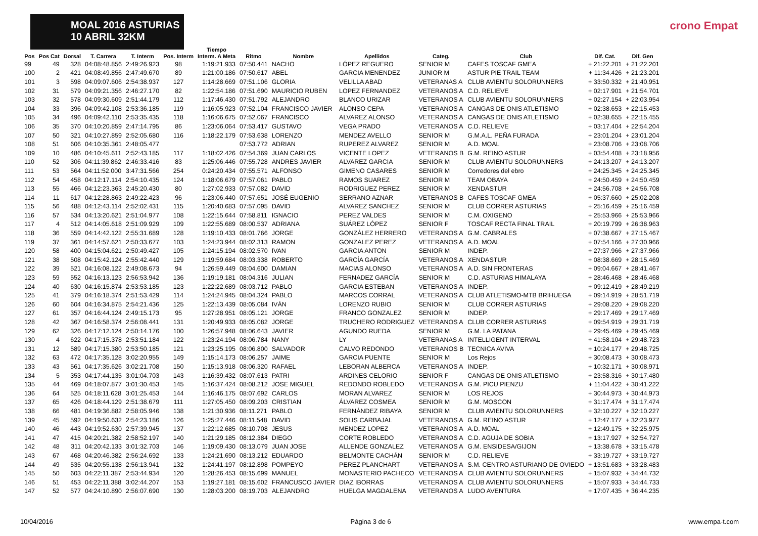MOAL 2016 ASTURIAS 10 ABRIL 32KM
crono Empat
| Pos | Pos Cat | Dorsal | T. Carrera | T. Interm | Pos. Interm | Tiempo Interm. A Meta | Ritmo | Nombre | Apellidos | Categ. | Club | Dif. Cat. | Dif. Gen |
| --- | --- | --- | --- | --- | --- | --- | --- | --- | --- | --- | --- | --- | --- |
| 99 | 49 | 328 | 04:08:48.856 | 2:49:26.923 | 98 | 1:19:21.933 | 07:50.441 | NACHO | LÓPEZ REGUERO | SENIOR M | CAFES TOSCAF GMEA | + 21:22.201 | + 21:22.201 |
| 100 | 2 | 421 | 04:08:49.856 | 2:47:49.670 | 89 | 1:21:00.186 | 07:50.617 | ABEL | GARCIA MENENDEZ | JUNIOR M | ASTUR PIE TRAIL TEAM | + 11:34.426 | + 21:23.201 |
| 101 | 3 | 598 | 04:09:07.606 | 2:54:38.937 | 127 | 1:14:28.669 | 07:51.106 | GLORIA | VELILLA ABAD | VETERANAS A | CLUB AVIENTU SOLORUNNERS | + 33:50.332 | + 21:40.951 |
| 102 | 31 | 579 | 04:09:21.356 | 2:46:27.170 | 82 | 1:22:54.186 | 07:51.690 | MAURICIO RUBEN | LOPEZ FERNANDEZ | VETERANOS A | C.D. RELIEVE | + 02:17.901 | + 21:54.701 |
| 103 | 32 | 578 | 04:09:30.609 | 2:51:44.179 | 112 | 1:17:46.430 | 07:51.792 | ALEJANDRO | BLANCO URIZAR | VETERANOS A | CLUB AVIENTU SOLORUNNERS | + 02:27.154 | + 22:03.954 |
| 104 | 33 | 396 | 04:09:42.108 | 2:53:36.185 | 119 | 1:16:05.923 | 07:52.104 | FRANCISCO JAVIER | ALONSO CEPA | VETERANOS A | CANGAS DE ONIS ATLETISMO | + 02:38.653 | + 22:15.453 |
| 105 | 34 | 496 | 04:09:42.110 | 2:53:35.435 | 118 | 1:16:06.675 | 07:52.067 | FRANCISCO | ALVAREZ ALONSO | VETERANOS A | CANGAS DE ONIS ATLETISMO | + 02:38.655 | + 22:15.455 |
| 106 | 35 | 370 | 04:10:20.859 | 2:47:14.795 | 86 | 1:23:06.064 | 07:53.417 | GUSTAVO | VEGA PRADO | VETERANOS A | C.D. RELIEVE | + 03:17.404 | + 22:54.204 |
| 107 | 50 | 321 | 04:10:27.859 | 2:52:05.680 | 116 | 1:18:22.179 | 07:53.638 | LORENZO | MENDEZ AVELLO | SENIOR M | G.M.A.L. PEÑA FURADA | + 23:01.204 | + 23:01.204 |
| 108 | 51 | 606 | 04:10:35.361 | 2:48:05.477 | | | 07:53.772 | ADRIAN | RUPEREZ ALVAREZ | SENIOR M | A.D. MOAL | + 23:08.706 | + 23:08.706 |
| 109 | 10 | 486 | 04:10:45.611 | 2:52:43.185 | 117 | 1:18:02.426 | 07:54.369 | JUAN CARLOS | VICENTE LOPEZ | VETERANOS B | G.M. REINO ASTUR | + 03:54.408 | + 23:18.956 |
| 110 | 52 | 306 | 04:11:39.862 | 2:46:33.416 | 83 | 1:25:06.446 | 07:55.728 | ANDRES JAVIER | ALVAREZ GARCIA | SENIOR M | CLUB AVIENTU SOLORUNNERS | + 24:13.207 | + 24:13.207 |
| 111 | 53 | 564 | 04:11:52.000 | 3:47:31.566 | 254 | 0:24:20.434 | 07:55.571 | ALFONSO | GIMENO CASARES | SENIOR M | Corredores del ebro | + 24:25.345 | + 24:25.345 |
| 112 | 54 | 458 | 04:12:17.114 | 2:54:10.435 | 124 | 1:18:06.679 | 07:57.061 | PABLO | RAMOS SUAREZ | SENIOR M | TEAM OBAYA | + 24:50.459 | + 24:50.459 |
| 113 | 55 | 466 | 04:12:23.363 | 2:45:20.430 | 80 | 1:27:02.933 | 07:57.082 | DAVID | RODRIGUEZ PEREZ | SENIOR M | XENDASTUR | + 24:56.708 | + 24:56.708 |
| 114 | 11 | 617 | 04:12:28.863 | 2:49:22.423 | 96 | 1:23:06.440 | 07:57.651 | JOSÉ EUGENIO | SERRANO AZNAR | VETERANOS B | CAFES TOSCAF GMEA | + 05:37.660 | + 25:02.208 |
| 115 | 56 | 488 | 04:12:43.114 | 2:52:02.431 | 115 | 1:20:40.683 | 07:57.095 | DAVID | ALVAREZ SANCHEZ | SENIOR M | CLUB CORRER ASTURIAS | + 25:16.459 | + 25:16.459 |
| 116 | 57 | 534 | 04:13:20.621 | 2:51:04.977 | 108 | 1:22:15.644 | 07:58.811 | IGNACIO | PEREZ VALDES | SENIOR M | C.M. OXIGENO | + 25:53.966 | + 25:53.966 |
| 117 | 4 | 512 | 04:14:05.618 | 2:51:09.929 | 109 | 1:22:55.689 | 08:00.537 | ADRIANA | SUÁREZ LÓPEZ | SENIOR F | TOSCAF RECTA FINAL TRAIL | + 20:19.799 | + 26:38.963 |
| 118 | 36 | 559 | 04:14:42.122 | 2:55:31.689 | 128 | 1:19:10.433 | 08:01.766 | JORGE | GONZÁLEZ HERRERO | VETERANOS A | G.M. CABRALES | + 07:38.667 | + 27:15.467 |
| 119 | 37 | 361 | 04:14:57.621 | 2:50:33.677 | 103 | 1:24:23.944 | 08:02.313 | RAMON | GONZALEZ PEREZ | VETERANOS A | A.D. MOAL | + 07:54.166 | + 27:30.966 |
| 120 | 58 | 400 | 04:15:04.621 | 2:50:49.427 | 105 | 1:24:15.194 | 08:02.570 | IVAN | GARCIA ANTON | SENIOR M | INDEP. | + 27:37.966 | + 27:37.966 |
| 121 | 38 | 508 | 04:15:42.124 | 2:55:42.440 | 129 | 1:19:59.684 | 08:03.338 | ROBERTO | GARCÍA GARCÍA | VETERANOS A | XENDASTUR | + 08:38.669 | + 28:15.469 |
| 122 | 39 | 521 | 04:16:08.122 | 2:49:08.673 | 94 | 1:26:59.449 | 08:04.600 | DAMIAN | MACIAS ALONSO | VETERANOS A | A.D. SIN FRONTERAS | + 09:04.667 | + 28:41.467 |
| 123 | 59 | 552 | 04:16:13.123 | 2:56:53.942 | 136 | 1:19:19.181 | 08:04.316 | JULIAN | FERNADEZ GARCÍA | SENIOR M | C.D. ASTURIAS HIMALAYA | + 28:46.468 | + 28:46.468 |
| 124 | 40 | 630 | 04:16:15.874 | 2:53:53.185 | 123 | 1:22:22.689 | 08:03.712 | PABLO | GARCIA ESTEBAN | VETERANOS A | INDEP. | + 09:12.419 | + 28:49.219 |
| 125 | 41 | 379 | 04:16:18.374 | 2:51:53.429 | 114 | 1:24:24.945 | 08:04.324 | PABLO | MARCOS CORRAL | VETERANOS A | CLUB ATLETISMO-MTB BRIHUEGA | + 09:14.919 | + 28:51.719 |
| 126 | 60 | 604 | 04:16:34.875 | 2:54:21.436 | 125 | 1:22:13.439 | 08:05.084 | IVÁN | LORENZO RUBIO | SENIOR M | CLUB CORRER ASTURIAS | + 29:08.220 | + 29:08.220 |
| 127 | 61 | 357 | 04:16:44.124 | 2:49:15.173 | 95 | 1:27:28.951 | 08:05.121 | JORGE | FRANCO GONZALEZ | SENIOR M | INDEP. | + 29:17.469 | + 29:17.469 |
| 128 | 42 | 367 | 04:16:58.374 | 2:56:08.441 | 131 | 1:20:49.933 | 08:05.082 | JORGE | TRUCHERO RODRIGUEZ | VETERANOS A | CLUB CORRER ASTURIAS | + 09:54.919 | + 29:31.719 |
| 129 | 62 | 326 | 04:17:12.124 | 2:50:14.176 | 100 | 1:26:57.948 | 08:06.643 | JAVIER | AGUNDO RUEDA | SENIOR M | G.M. LA PATANA | + 29:45.469 | + 29:45.469 |
| 130 | 4 | 622 | 04:17:15.378 | 2:53:51.184 | 122 | 1:23:24.194 | 08:06.784 | NANY | LY | VETERANAS A | INTELLIGENT INTERVAL | + 41:58.104 | + 29:48.723 |
| 131 | 12 | 589 | 04:17:15.380 | 2:53:50.185 | 121 | 1:23:25.195 | 08:06.800 | SALVADOR | CALVO REDONDO | VETERANOS B | TECNICA AVIVA | + 10:24.177 | + 29:48.725 |
| 132 | 63 | 472 | 04:17:35.128 | 3:02:20.955 | 149 | 1:15:14.173 | 08:06.257 | JAIME | GARCIA PUENTE | SENIOR M | Los Rejos | + 30:08.473 | + 30:08.473 |
| 133 | 43 | 561 | 04:17:35.626 | 3:02:21.708 | 150 | 1:15:13.918 | 08:06.320 | RAFAEL | LEBORAN ALBERCA | VETERANOS A | INDEP. | + 10:32.171 | + 30:08.971 |
| 134 | 5 | 353 | 04:17:44.135 | 3:01:04.703 | 143 | 1:16:39.432 | 08:07.613 | PATRI | ARDINES CELORIO | SENIOR F | CANGAS DE ONIS ATLETISMO | + 23:58.316 | + 30:17.480 |
| 135 | 44 | 469 | 04:18:07.877 | 3:01:30.453 | 145 | 1:16:37.424 | 08:08.212 | JOSE MIGUEL | REDONDO ROBLEDO | VETERANOS A | G.M. PICU PIENZU | + 11:04.422 | + 30:41.222 |
| 136 | 64 | 525 | 04:18:11.628 | 3:01:25.453 | 144 | 1:16:46.175 | 08:07.692 | CARLOS | MORAN ALVAREZ | SENIOR M | LOS REJOS | + 30:44.973 | + 30:44.973 |
| 137 | 65 | 426 | 04:18:44.129 | 2:51:38.679 | 111 | 1:27:05.450 | 08:09.203 | CRISTIAN | ÁLVAREZ COSMEA | SENIOR M | G.M. MOSCON | + 31:17.474 | + 31:17.474 |
| 138 | 66 | 481 | 04:19:36.882 | 2:58:05.946 | 138 | 1:21:30.936 | 08:11.271 | PABLO | FERNÁNDEZ RIBAYA | SENIOR M | CLUB AVIENTU SOLORUNNERS | + 32:10.227 | + 32:10.227 |
| 139 | 45 | 592 | 04:19:50.632 | 2:54:23.186 | 126 | 1:25:27.446 | 08:11.548 | DAVID | SOLIS CARBAJAL | VETERANOS A | G.M. REINO ASTUR | + 12:47.177 | + 32:23.977 |
| 140 | 46 | 443 | 04:19:52.630 | 2:57:39.945 | 137 | 1:22:12.685 | 08:10.708 | JESUS | MENDEZ LOPEZ | VETERANOS A | A.D. MOAL | + 12:49.175 | + 32:25.975 |
| 141 | 47 | 415 | 04:20:21.382 | 2:58:52.197 | 140 | 1:21:29.185 | 08:12.384 | DIEGO | CORTE ROBLEDO | VETERANOS A | C.D. AGUJA DE SOBIA | + 13:17.927 | + 32:54.727 |
| 142 | 48 | 311 | 04:20:42.133 | 3:01:32.703 | 146 | 1:19:09.430 | 08:13.079 | JUAN JOSE | ALLENDE GONZALEZ | VETERANOS A | G.M. ENSIDESA/GIJON | + 13:38.678 | + 33:15.478 |
| 143 | 67 | 468 | 04:20:46.382 | 2:56:24.692 | 133 | 1:24:21.690 | 08:13.212 | EDUARDO | BELMONTE CACHÁN | SENIOR M | C.D. RELIEVE | + 33:19.727 | + 33:19.727 |
| 144 | 49 | 535 | 04:20:55.138 | 2:56:13.941 | 132 | 1:24:41.197 | 08:12.898 | POMPEYO | PEREZ PLANCHART | VETERANOS A | S.M. CENTRO ASTURIANO DE OVIEDO | + 13:51.683 | + 33:28.483 |
| 145 | 50 | 603 | 04:22:11.387 | 2:53:44.934 | 120 | 1:28:26.453 | 08:15.699 | MANUEL | MONASTERIO PACHECO | VETERANOS A | CLUB AVIENTU SOLORUNNERS | + 15:07.932 | + 34:44.732 |
| 146 | 51 | 453 | 04:22:11.388 | 3:02:44.207 | 153 | 1:19:27.181 | 08:15.602 | FRANCUSCO JAVIER | DIAZ IBORRAS | VETERANOS A | CLUB AVIENTU SOLORUNNERS | + 15:07.933 | + 34:44.733 |
| 147 | 52 | 577 | 04:24:10.890 | 2:56:07.690 | 130 | 1:28:03.200 | 08:19.703 | ALEJANDRO | HUELGA MAGDALENA | VETERANOS A | LUDO AVENTURA | + 17:07.435 | + 36:44.235 |
10/04/2016 Página 3 de 6 www.empa-t.com